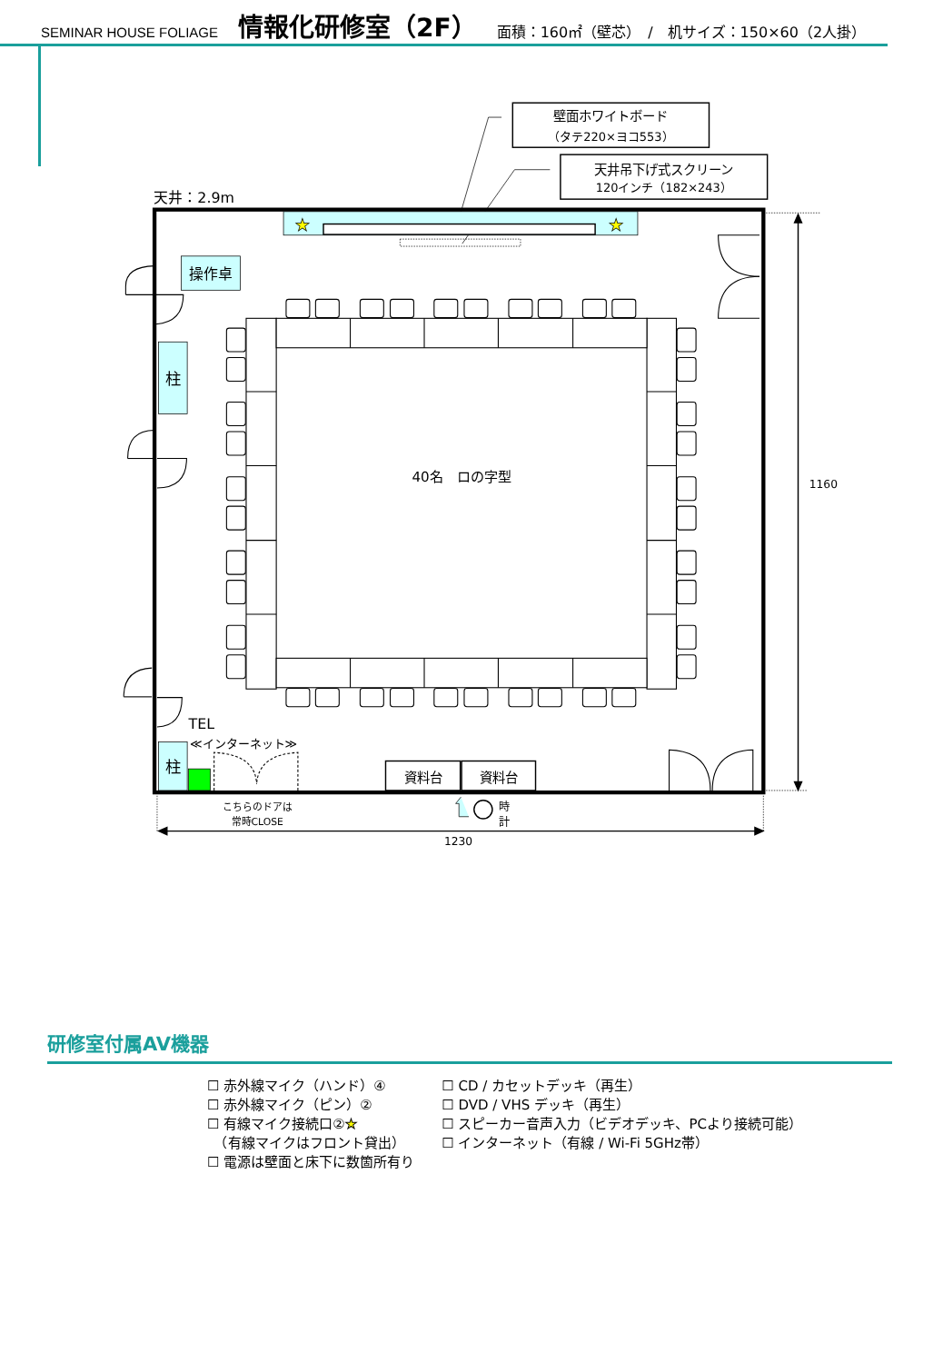SEMINAR HOUSE FOLIAGE 情報化研修室（2F） 面積：160㎡（壁芯）　/　机サイズ：150×60（2人掛）
壁面ホワイトボード
（タテ220×ヨコ553）
天井吊下げ式スクリーン
120インチ（182×243）
天井：2.9m
★
★
操作卓
柱
柱
40名　ロの字型
TEL
≪インターネット≫
資料台
資料台
こちらのドアは
常時CLOSE
時
計
1160
1230
研修室付属AV機器
☐ 赤外線マイク（ハンド）④
☐ 赤外線マイク（ピン）②
☐ 有線マイク接続口②★
　（有線マイクはフロント貸出）
☐ 電源は壁面と床下に数箇所有り
☐ CD / カセットデッキ（再生）
☐ DVD / VHS デッキ（再生）
☐ スピーカー音声入力（ビデオデッキ、PCより接続可能）
☐ インターネット（有線 / Wi-Fi 5GHz帯）